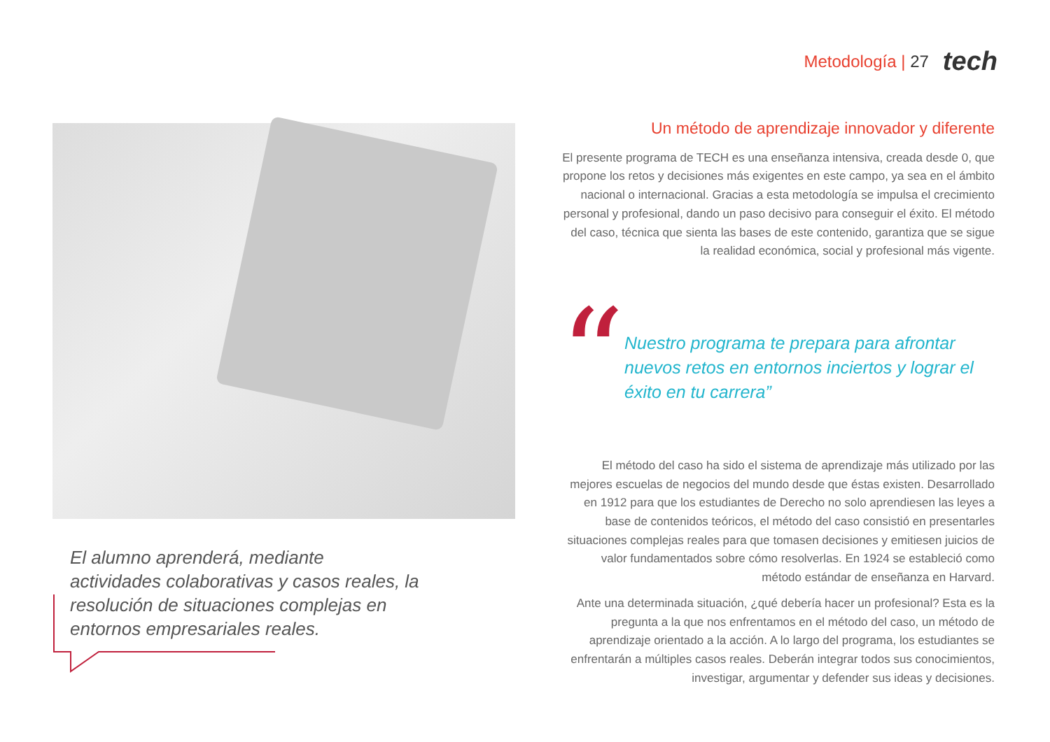Metodología | 27 tech
El alumno aprenderá, mediante actividades colaborativas y casos reales, la resolución de situaciones complejas en entornos empresariales reales.
Un método de aprendizaje innovador y diferente
El presente programa de TECH es una enseñanza intensiva, creada desde 0, que propone los retos y decisiones más exigentes en este campo, ya sea en el ámbito nacional o internacional. Gracias a esta metodología se impulsa el crecimiento personal y profesional, dando un paso decisivo para conseguir el éxito. El método del caso, técnica que sienta las bases de este contenido, garantiza que se sigue la realidad económica, social y profesional más vigente.
“
Nuestro programa te prepara para afrontar nuevos retos en entornos inciertos y lograr el éxito en tu carrera”
El método del caso ha sido el sistema de aprendizaje más utilizado por las mejores escuelas de negocios del mundo desde que éstas existen. Desarrollado en 1912 para que los estudiantes de Derecho no solo aprendiesen las leyes a base de contenidos teóricos, el método del caso consistió en presentarles situaciones complejas reales para que tomasen decisiones y emitiesen juicios de valor fundamentados sobre cómo resolverlas. En 1924 se estableció como método estándar de enseñanza en Harvard.
Ante una determinada situación, ¿qué debería hacer un profesional? Esta es la pregunta a la que nos enfrentamos en el método del caso, un método de aprendizaje orientado a la acción. A lo largo del programa, los estudiantes se enfrentarán a múltiples casos reales. Deberán integrar todos sus conocimientos, investigar, argumentar y defender sus ideas y decisiones.